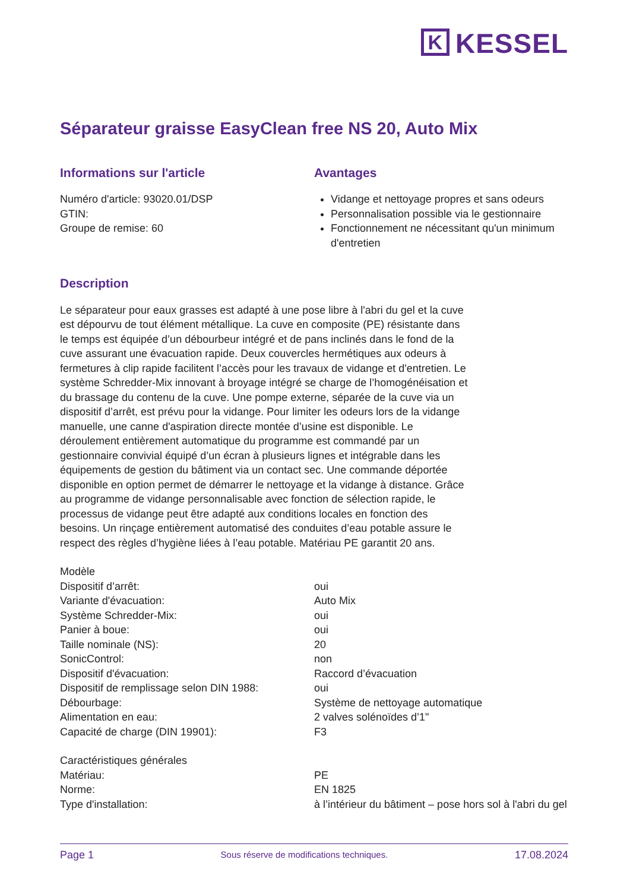K KESSEL
Séparateur graisse EasyClean free NS 20, Auto Mix
Informations sur l'article
Numéro d'article: 93020.01/DSP
GTIN:
Groupe de remise: 60
Avantages
Vidange et nettoyage propres et sans odeurs
Personnalisation possible via le gestionnaire
Fonctionnement ne nécessitant qu'un minimum d'entretien
Description
Le séparateur pour eaux grasses est adapté à une pose libre à l'abri du gel et la cuve est dépourvu de tout élément métallique. La cuve en composite (PE) résistante dans le temps est équipée d’un débourbeur intégré et de pans inclinés dans le fond de la cuve assurant une évacuation rapide. Deux couvercles hermétiques aux odeurs à fermetures à clip rapide facilitent l’accès pour les travaux de vidange et d'entretien. Le système Schredder-Mix innovant à broyage intégré se charge de l’homogénéisation et du brassage du contenu de la cuve. Une pompe externe, séparée de la cuve via un dispositif d’arrêt, est prévu pour la vidange. Pour limiter les odeurs lors de la vidange manuelle, une canne d'aspiration directe montée d’usine est disponible. Le déroulement entièrement automatique du programme est commandé par un gestionnaire convivial équipé d’un écran à plusieurs lignes et intégrable dans les équipements de gestion du bâtiment via un contact sec. Une commande déportée disponible en option permet de démarrer le nettoyage et la vidange à distance. Grâce au programme de vidange personnalisable avec fonction de sélection rapide, le processus de vidange peut être adapté aux conditions locales en fonction des besoins. Un rinçage entièrement automatisé des conduites d’eau potable assure le respect des règles d’hygiène liées à l’eau potable. Matériau PE garantit 20 ans.
| Modèle | |
| Dispositif d’arrêt: | oui |
| Variante d'évacuation: | Auto Mix |
| Système Schredder-Mix: | oui |
| Panier à boue: | oui |
| Taille nominale (NS): | 20 |
| SonicControl: | non |
| Dispositif d'évacuation: | Raccord d’évacuation |
| Dispositif de remplissage selon DIN 1988: | oui |
| Débourbage: | Système de nettoyage automatique |
| Alimentation en eau: | 2 valves solénoïdes d’1" |
| Capacité de charge (DIN 19901): | F3 |
| Caractéristiques générales | |
| Matériau: | PE |
| Norme: | EN 1825 |
| Type d'installation: | à l’intérieur du bâtiment – pose hors sol à l'abri du gel |
Page 1 Sous réserve de modifications techniques. 17.08.2024